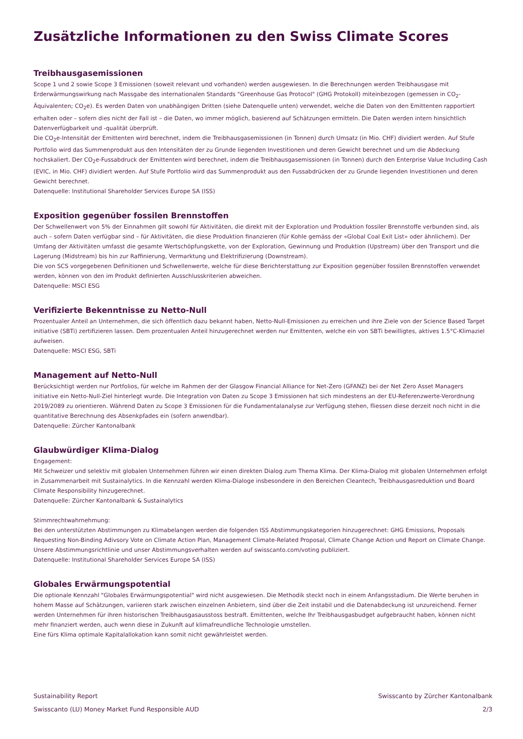Zusätzliche Informationen zu den Swiss Climate Scores
Treibhausgasemissionen
Scope 1 und 2 sowie Scope 3 Emissionen (soweit relevant und vorhanden) werden ausgewiesen. In die Berechnungen werden Treibhausgase mit Erderwärmungswirkung nach Massgabe des internationalen Standards "Greenhouse Gas Protocol" (GHG Protokoll) miteinbezogen (gemessen in CO<sub>2</sub>-Äquivalenten; CO<sub>2</sub>e). Es werden Daten von unabhängigen Dritten (siehe Datenquelle unten) verwendet, welche die Daten von den Emittenten rapportiert erhalten oder – sofern dies nicht der Fall ist – die Daten, wo immer möglich, basierend auf Schätzungen ermitteln. Die Daten werden intern hinsichtlich Datenverfügbarkeit und -qualität überprüft.
Die CO<sub>2</sub>e-Intensität der Emittenten wird berechnet, indem die Treibhausgasemissionen (in Tonnen) durch Umsatz (in Mio. CHF) dividiert werden. Auf Stufe Portfolio wird das Summenprodukt aus den Intensitäten der zu Grunde liegenden Investitionen und deren Gewicht berechnet und um die Abdeckung hochskaliert. Der CO<sub>2</sub>e-Fussabdruck der Emittenten wird berechnet, indem die Treibhausgasemissionen (in Tonnen) durch den Enterprise Value Including Cash (EVIC, in Mio. CHF) dividiert werden. Auf Stufe Portfolio wird das Summenprodukt aus den Fussabdrücken der zu Grunde liegenden Investitionen und deren Gewicht berechnet.
Datenquelle: Institutional Shareholder Services Europe SA (ISS)
Exposition gegenüber fossilen Brennstoffen
Der Schwellenwert von 5% der Einnahmen gilt sowohl für Aktivitäten, die direkt mit der Exploration und Produktion fossiler Brennstoffe verbunden sind, als auch – sofern Daten verfügbar sind – für Aktivitäten, die diese Produktion finanzieren (für Kohle gemäss der «Global Coal Exit List» oder ähnlichem). Der Umfang der Aktivitäten umfasst die gesamte Wertschöpfungskette, von der Exploration, Gewinnung und Produktion (Upstream) über den Transport und die Lagerung (Midstream) bis hin zur Raffinierung, Vermarktung und Elektrifizierung (Downstream).
Die von SCS vorgegebenen Definitionen und Schwellenwerte, welche für diese Berichterstattung zur Exposition gegenüber fossilen Brennstoffen verwendet werden, können von den im Produkt definierten Ausschlusskriterien abweichen.
Datenquelle: MSCI ESG
Verifizierte Bekenntnisse zu Netto-Null
Prozentualer Anteil an Unternehmen, die sich öffentlich dazu bekannt haben, Netto-Null-Emissionen zu erreichen und ihre Ziele von der Science Based Target initiative (SBTi) zertifizieren lassen. Dem prozentualen Anteil hinzugerechnet werden nur Emittenten, welche ein von SBTi bewilligtes, aktives 1.5°C-Klimaziel aufweisen.
Datenquelle: MSCI ESG, SBTi
Management auf Netto-Null
Berücksichtigt werden nur Portfolios, für welche im Rahmen der der Glasgow Financial Alliance for Net-Zero (GFANZ) bei der Net Zero Asset Managers initiative ein Netto-Null-Ziel hinterlegt wurde. Die Integration von Daten zu Scope 3 Emissionen hat sich mindestens an der EU-Referenzwerte-Verordnung 2019/2089 zu orientieren. Während Daten zu Scope 3 Emissionen für die Fundamentalanalyse zur Verfügung stehen, fliessen diese derzeit noch nicht in die quantitative Berechnung des Absenkpfades ein (sofern anwendbar).
Datenquelle: Zürcher Kantonalbank
Glaubwürdiger Klima-Dialog
Engagement:
Mit Schweizer und selektiv mit globalen Unternehmen führen wir einen direkten Dialog zum Thema Klima. Der Klima-Dialog mit globalen Unternehmen erfolgt in Zusammenarbeit mit Sustainalytics. In die Kennzahl werden Klima-Dialoge insbesondere in den Bereichen Cleantech, Treibhausgasreduktion und Board Climate Responsibility hinzugerechnet.
Datenquelle: Zürcher Kantonalbank & Sustainalytics
Stimmrechtwahrnehmung:
Bei den unterstützten Abstimmungen zu Klimabelangen werden die folgenden ISS Abstimmungskategorien hinzugerechnet: GHG Emissions, Proposals Requesting Non-Binding Adivsory Vote on Climate Action Plan, Management Climate-Related Proposal, Climate Change Action und Report on Climate Change. Unsere Abstimmungsrichtlinie und unser Abstimmungsverhalten werden auf swisscanto.com/voting publiziert.
Datenquelle: Institutional Shareholder Services Europe SA (ISS)
Globales Erwärmungspotential
Die optionale Kennzahl "Globales Erwärmungspotential" wird nicht ausgewiesen. Die Methodik steckt noch in einem Anfangsstadium. Die Werte beruhen in hohem Masse auf Schätzungen, variieren stark zwischen einzelnen Anbietern, sind über die Zeit instabil und die Datenabdeckung ist unzureichend. Ferner werden Unternehmen für ihren historischen Treibhausgasausstoss bestraft. Emittenten, welche Ihr Treibhausgasbudget aufgebraucht haben, können nicht mehr finanziert werden, auch wenn diese in Zukunft auf klimafreundliche Technologie umstellen.
Eine fürs Klima optimale Kapitalallokation kann somit nicht gewährleistet werden.
Sustainability Report Swisscanto by Zürcher Kantonalbank
Swisscanto (LU) Money Market Fund Responsible AUD 2/3